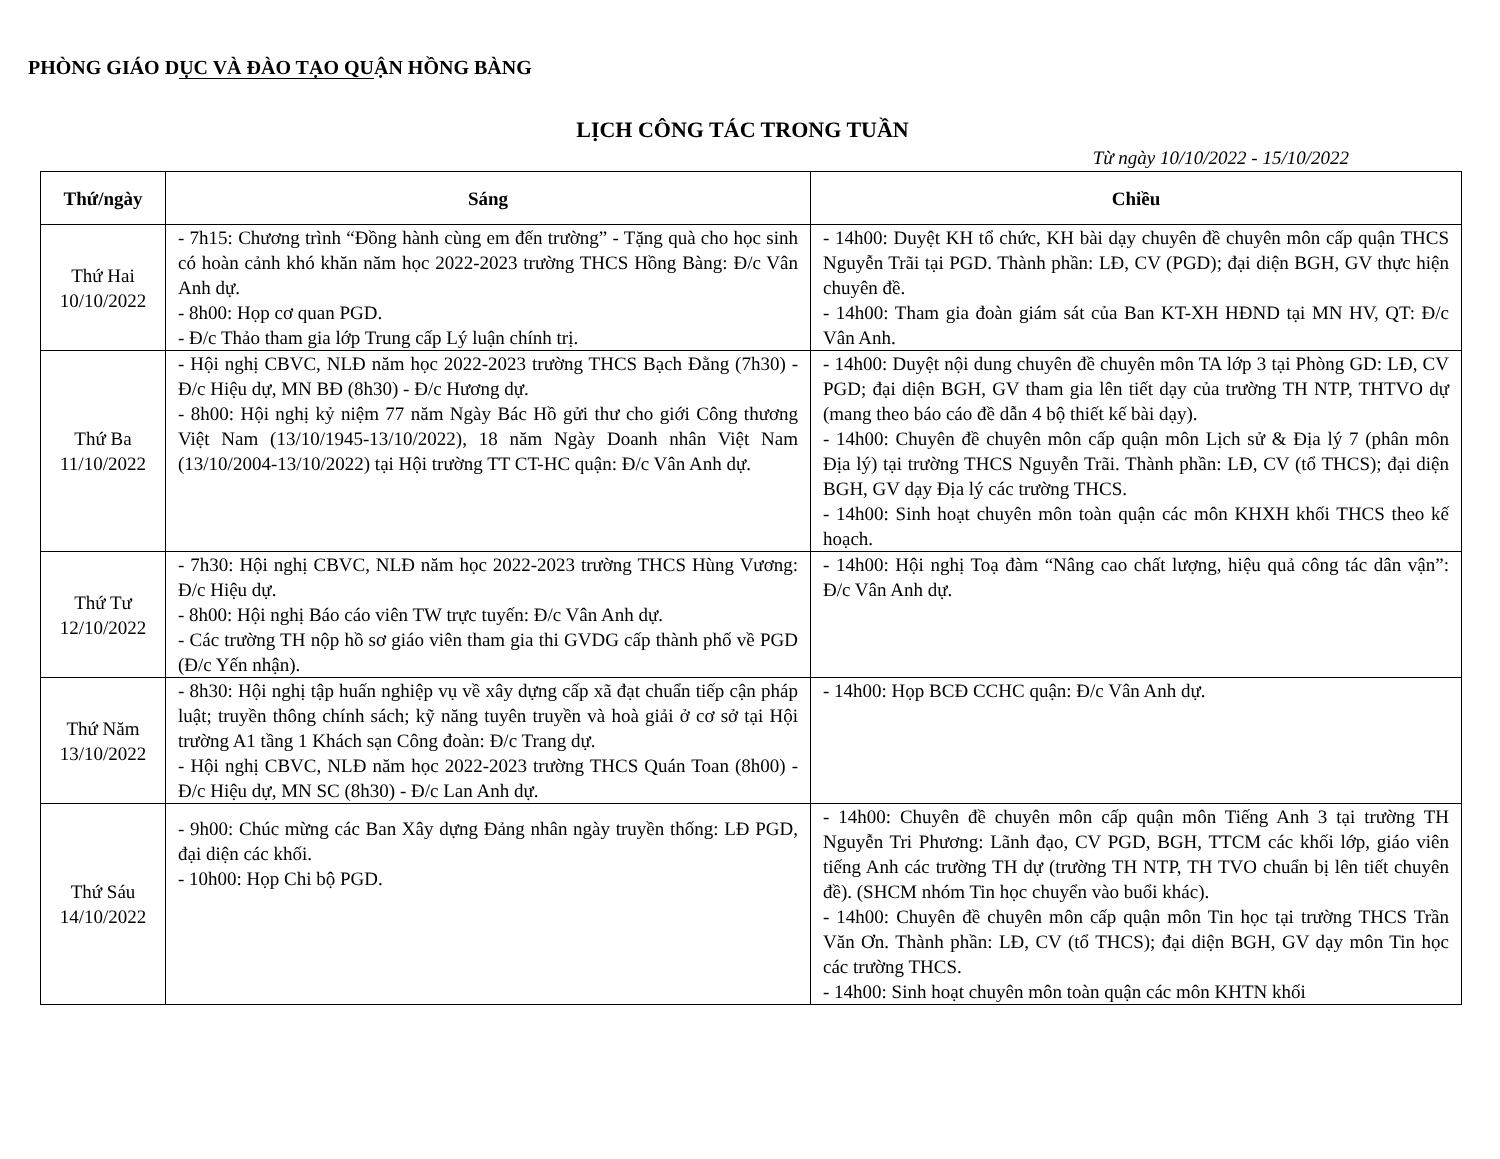PHÒNG GIÁO DỤC VÀ ĐÀO TẠO QUẬN HỒNG BÀNG
LỊCH CÔNG TÁC TRONG TUẦN
Từ ngày 10/10/2022 - 15/10/2022
| Thứ/ngày | Sáng | Chiều |
| --- | --- | --- |
| Thứ Hai 10/10/2022 | - 7h15: Chương trình “Đồng hành cùng em đến trường” - Tặng quà cho học sinh có hoàn cảnh khó khăn năm học 2022-2023 trường THCS Hồng Bàng: Đ/c Vân Anh dự. - 8h00: Họp cơ quan PGD. - Đ/c Thảo tham gia lớp Trung cấp Lý luận chính trị. | - 14h00: Duyệt KH tổ chức, KH bài dạy chuyên đề chuyên môn cấp quận THCS Nguyễn Trãi tại PGD. Thành phần: LĐ, CV (PGD); đại diện BGH, GV thực hiện chuyên đề. - 14h00: Tham gia đoàn giám sát của Ban KT-XH HĐND tại MN HV, QT: Đ/c Vân Anh. |
| Thứ Ba 11/10/2022 | - Hội nghị CBVC, NLĐ năm học 2022-2023 trường THCS Bạch Đằng (7h30) - Đ/c Hiệu dự, MN BĐ (8h30) - Đ/c Hương dự. - 8h00: Hội nghị kỷ niệm 77 năm Ngày Bác Hồ gửi thư cho giới Công thương Việt Nam (13/10/1945-13/10/2022), 18 năm Ngày Doanh nhân Việt Nam (13/10/2004-13/10/2022) tại Hội trường TT CT-HC quận: Đ/c Vân Anh dự. | - 14h00: Duyệt nội dung chuyên đề chuyên môn TA lớp 3 tại Phòng GD: LĐ, CV PGD; đại diện BGH, GV tham gia lên tiết dạy của trường TH NTP, THTVO dự (mang theo báo cáo đề dẫn 4 bộ thiết kế bài dạy). - 14h00: Chuyên đề chuyên môn cấp quận môn Lịch sử & Địa lý 7 (phân môn Địa lý) tại trường THCS Nguyễn Trãi. Thành phần: LĐ, CV (tổ THCS); đại diện BGH, GV dạy Địa lý các trường THCS. - 14h00: Sinh hoạt chuyên môn toàn quận các môn KHXH khối THCS theo kế hoạch. |
| Thứ Tư 12/10/2022 | - 7h30: Hội nghị CBVC, NLĐ năm học 2022-2023 trường THCS Hùng Vương: Đ/c Hiệu dự. - 8h00: Hội nghị Báo cáo viên TW trực tuyến: Đ/c Vân Anh dự. - Các trường TH nộp hồ sơ giáo viên tham gia thi GVDG cấp thành phố về PGD (Đ/c Yến nhận). | - 14h00: Hội nghị Toạ đàm “Nâng cao chất lượng, hiệu quả công tác dân vận”: Đ/c Vân Anh dự. |
| Thứ Năm 13/10/2022 | - 8h30: Hội nghị tập huấn nghiệp vụ về xây dựng cấp xã đạt chuẩn tiếp cận pháp luật; truyền thông chính sách; kỹ năng tuyên truyền và hoà giải ở cơ sở tại Hội trường A1 tầng 1 Khách sạn Công đoàn: Đ/c Trang dự. - Hội nghị CBVC, NLĐ năm học 2022-2023 trường THCS Quán Toan (8h00) - Đ/c Hiệu dự, MN SC (8h30) - Đ/c Lan Anh dự. | - 14h00: Họp BCĐ CCHC quận: Đ/c Vân Anh dự. |
| Thứ Sáu 14/10/2022 | - 9h00: Chúc mừng các Ban Xây dựng Đảng nhân ngày truyền thống: LĐ PGD, đại diện các khối. - 10h00: Họp Chi bộ PGD. | - 14h00: Chuyên đề chuyên môn cấp quận môn Tiếng Anh 3 tại trường TH Nguyễn Tri Phương: Lãnh đạo, CV PGD, BGH, TTCM các khối lớp, giáo viên tiếng Anh các trường TH dự (trường TH NTP, TH TVO chuẩn bị lên tiết chuyên đề). (SHCM nhóm Tin học chuyển vào buổi khác). - 14h00: Chuyên đề chuyên môn cấp quận môn Tin học tại trường THCS Trần Văn Ơn. Thành phần: LĐ, CV (tổ THCS); đại diện BGH, GV dạy môn Tin học các trường THCS. - 14h00: Sinh hoạt chuyên môn toàn quận các môn KHTN khối |